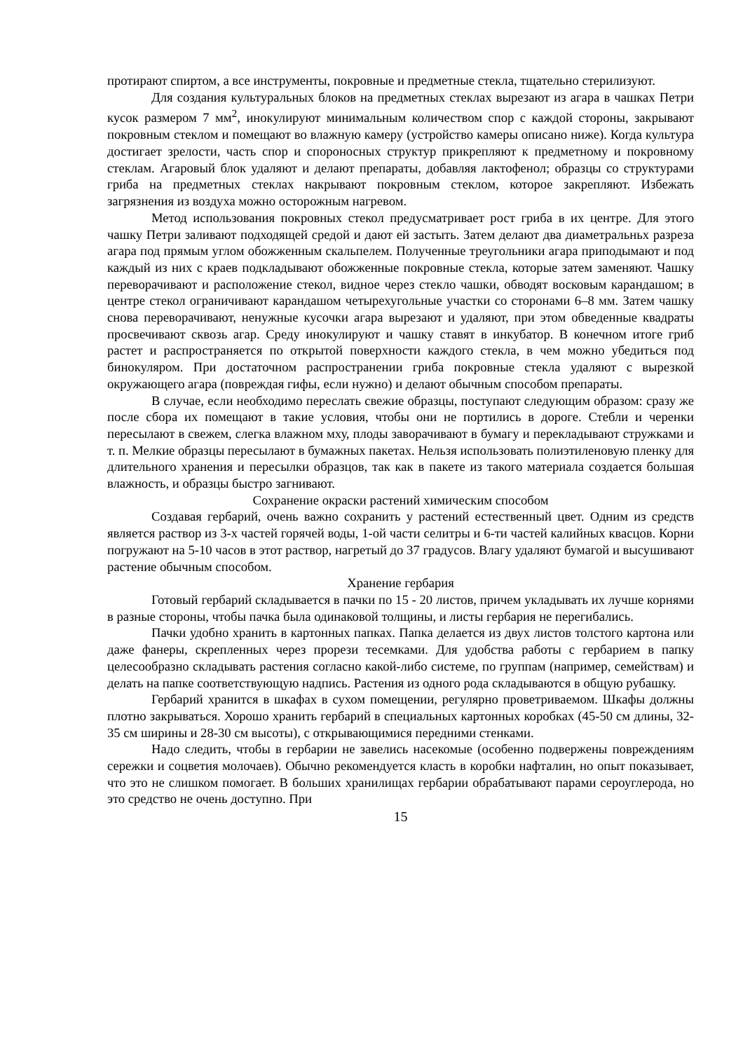протирают спиртом, а все инструменты, покровные и предметные стекла, тщательно стерилизуют.
Для создания культуральных блоков на предметных стеклах вырезают из агара в чашках Петри кусок размером 7 мм<sup>2</sup>, инокулируют минимальным количеством спор с каждой стороны, закрывают покровным стеклом и помещают во влажную камеру (устройство камеры описано ниже). Когда культура достигает зрелости, часть спор и спороносных структур прикрепляют к предметному и покровному стеклам. Агаровый блок удаляют и делают препараты, добавляя лактофенол; образцы со структурами гриба на предметных стеклах накрывают покровным стеклом, которое закрепляют. Избежать загрязнения из воздуха можно осторожным нагревом.
Метод использования покровных стекол предусматривает рост гриба в их центре. Для этого чашку Петри заливают подходящей средой и дают ей застыть. Затем делают два диаметральнь­х разреза агара под прямым углом обожженным скальпелем. Полученные треугольники агара приподымают и под каждый из них с краев подкладывают обожженные покровные стекла, которые затем заменяют. Чашку переворачивают и расположение стекол, видное через стекло чашки, обводят восковым карандашом; в центре стекол ограничивают карандашом четырехугольные участки со сторонами 6–8 мм. Затем чашку снова переворачивают, ненужные кусочки агара вырезают и удаляют, при этом обведенные квадраты просвечивают сквозь агар. Среду инокулируют и чашку ставят в инкубатор. В конечном итоге гриб растет и распространяется по открытой поверхности каждого стекла, в чем можно убедиться под бинокуляром. При достаточном распространении гриба покровные стекла удаляют с вырезкой окружающего агара (повреждая гифы, если нужно) и делают обычным способом препараты.
В случае, если необходимо переслать свежие образцы, поступают следующим образом: сразу же после сбора их помещают в такие условия, чтобы они не портились в дороге. Стебли и черенки пересылают в свежем, слегка влажном мху, плоды заворачивают в бумагу и перекладывают стружками и т. п. Мелкие образцы пересылают в бумажных пакетах. Нельзя использовать полиэтиленовую пленку для длительного хранения и пересылки образцов, так как в пакете из такого материала создается большая влажность, и образцы быстро загнивают.
Сохранение окраски растений химическим способом
Создавая гербарий, очень важно сохранить у растений естественный цвет. Одним из средств является раствор из 3-х частей горячей воды, 1-ой части селитры и 6-ти частей калийных квасцов. Корни погружают на 5-10 часов в этот раствор, нагретый до 37 градусов. Влагу удаляют бумагой и высушивают растение обычным способом.
Хранение гербария
Готовый гербарий складывается в пачки по 15 - 20 листов, причем укладывать их лучше корнями в разные стороны, чтобы пачка была одинаковой толщины, и листы гербария не перегибались.
Пачки удобно хранить в картонных папках. Папка делается из двух листов толстого картона или даже фанеры, скрепленных через прорези тесемками. Для удобства работы с гербарием в папку целесообразно складывать растения согласно какой-либо системе, по группам (например, семействам) и делать на папке соответствующую надпись. Растения из одного рода складываются в общую рубашку.
Гербарий хранится в шкафах в сухом помещении, регулярно проветриваемом. Шкафы должны плотно закрываться. Хорошо хранить гербарий в специальных картонных коробках (45-50 см длины, 32-35 см ширины и 28-30 см высоты), с открывающимися передними стенками.
Надо следить, чтобы в гербарии не завелись насекомые (особенно подвержены повреждениям сережки и соцветия молочаев). Обычно рекомендуется класть в коробки нафталин, но опыт показывает, что это не слишком помогает. В больших хранилищах гербарии обрабатывают парами сероуглерода, но это средство не очень доступно. При
15